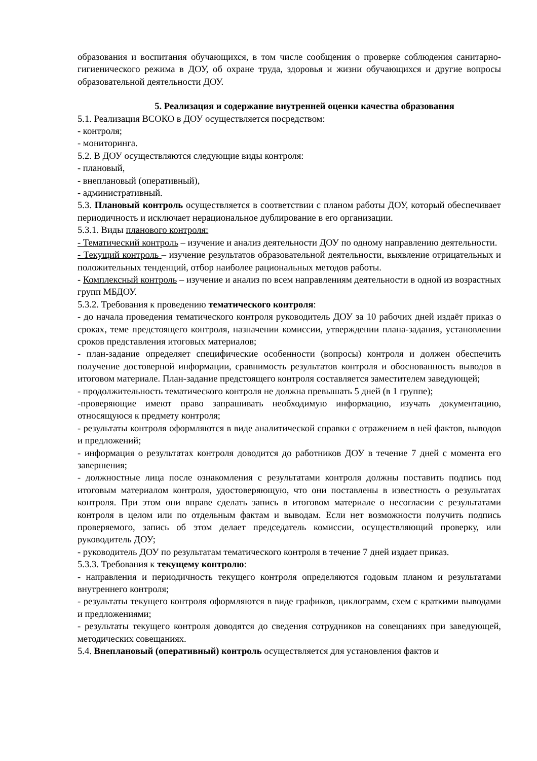образования и воспитания обучающихся, в том числе сообщения о проверке соблюдения санитарно-гигиенического режима в ДОУ, об охране труда, здоровья и жизни обучающихся и другие вопросы образовательной деятельности ДОУ.
5. Реализация и содержание внутренней оценки качества образования
5.1. Реализация ВСОКО в ДОУ осуществляется посредством:
- контроля;
- мониторинга.
5.2. В ДОУ осуществляются следующие виды контроля:
- плановый,
- внеплановый (оперативный),
- административный.
5.3. Плановый контроль осуществляется в соответствии с планом работы ДОУ, который обеспечивает периодичность и исключает нерациональное дублирование в его организации.
5.3.1. Виды планового контроля:
- Тематический контроль – изучение и анализ деятельности ДОУ по одному направлению деятельности.
- Текущий контроль – изучение результатов образовательной деятельности, выявление отрицательных и положительных тенденций, отбор наиболее рациональных методов работы.
- Комплексный контроль – изучение и анализ по всем направлениям деятельности в одной из возрастных групп МБДОУ.
5.3.2. Требования к проведению тематического контроля:
- до начала проведения тематического контроля руководитель ДОУ за 10 рабочих дней издаёт приказ о сроках, теме предстоящего контроля, назначении комиссии, утверждении плана-задания, установлении сроков представления итоговых материалов;
- план-задание определяет специфические особенности (вопросы) контроля и должен обеспечить получение достоверной информации, сравнимость результатов контроля и обоснованность выводов в итоговом материале. План-задание предстоящего контроля составляется заместителем заведующей;
- продолжительность тематического контроля не должна превышать 5 дней (в 1 группе);
-проверяющие имеют право запрашивать необходимую информацию, изучать документацию, относящуюся к предмету контроля;
- результаты контроля оформляются в виде аналитической справки с отражением в ней фактов, выводов и предложений;
- информация о результатах контроля доводится до работников ДОУ в течение 7 дней с момента его завершения;
- должностные лица после ознакомления с результатами контроля должны поставить подпись под итоговым материалом контроля, удостоверяющую, что они поставлены в известность о результатах контроля. При этом они вправе сделать запись в итоговом материале о несогласии с результатами контроля в целом или по отдельным фактам и выводам. Если нет возможности получить подпись проверяемого, запись об этом делает председатель комиссии, осуществляющий проверку, или руководитель ДОУ;
- руководитель ДОУ по результатам тематического контроля в течение 7 дней издает приказ.
5.3.3. Требования к текущему контролю:
- направления и периодичность текущего контроля определяются годовым планом и результатами внутреннего контроля;
- результаты текущего контроля оформляются в виде графиков, циклограмм, схем с краткими выводами и предложениями;
- результаты текущего контроля доводятся до сведения сотрудников на совещаниях при заведующей, методических совещаниях.
5.4. Внеплановый (оперативный) контроль осуществляется для установления фактов и